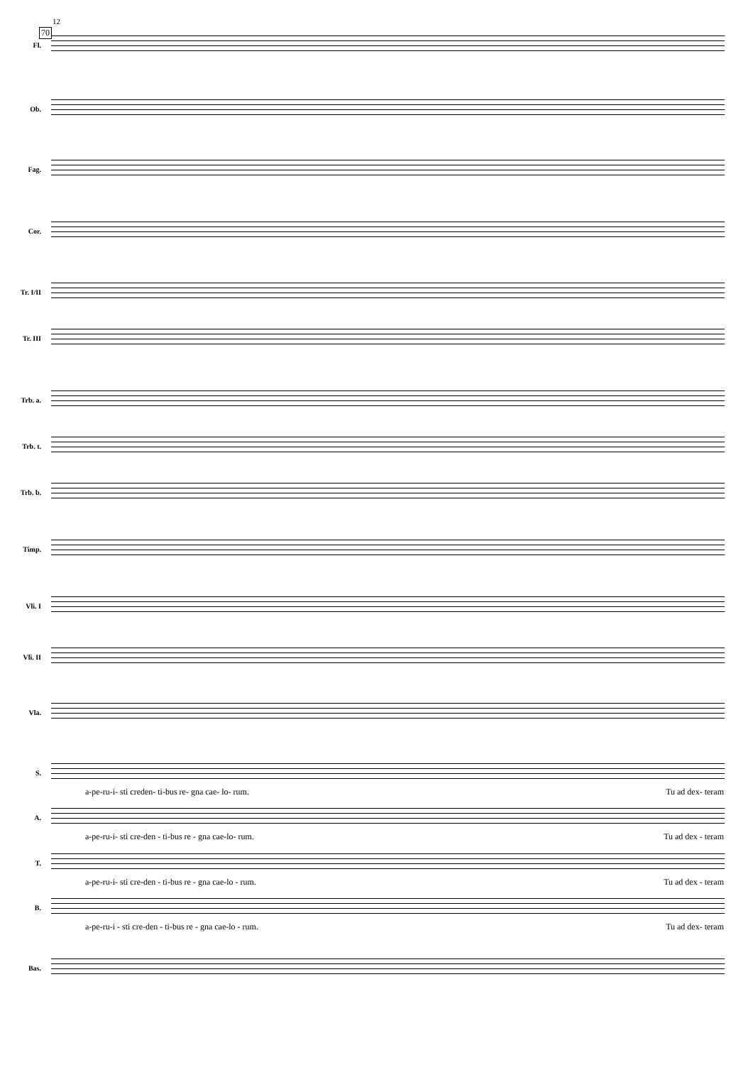12
70
Fl.
Ob.
Fag.
Cor.
Tr. I/II
Tr. III
Trb. a.
Trb. t.
Trb. b.
Timp.
Vli. I
Vli. II
Vla.
S.
a-pe-ru-i- sti creden- ti-bus re- gna cae- lo- rum. Tu ad dex- teram
A.
a-pe-ru-i- sti cre-den - ti-bus re - gna cae-lo- rum. Tu ad dex - teram
T.
a-pe-ru-i- sti cre-den - ti-bus re - gna cae-lo - rum. Tu ad dex - teram
B.
a-pe-ru-i - sti cre-den - ti-bus re - gna cae-lo - rum. Tu ad dex- teram
Bas.